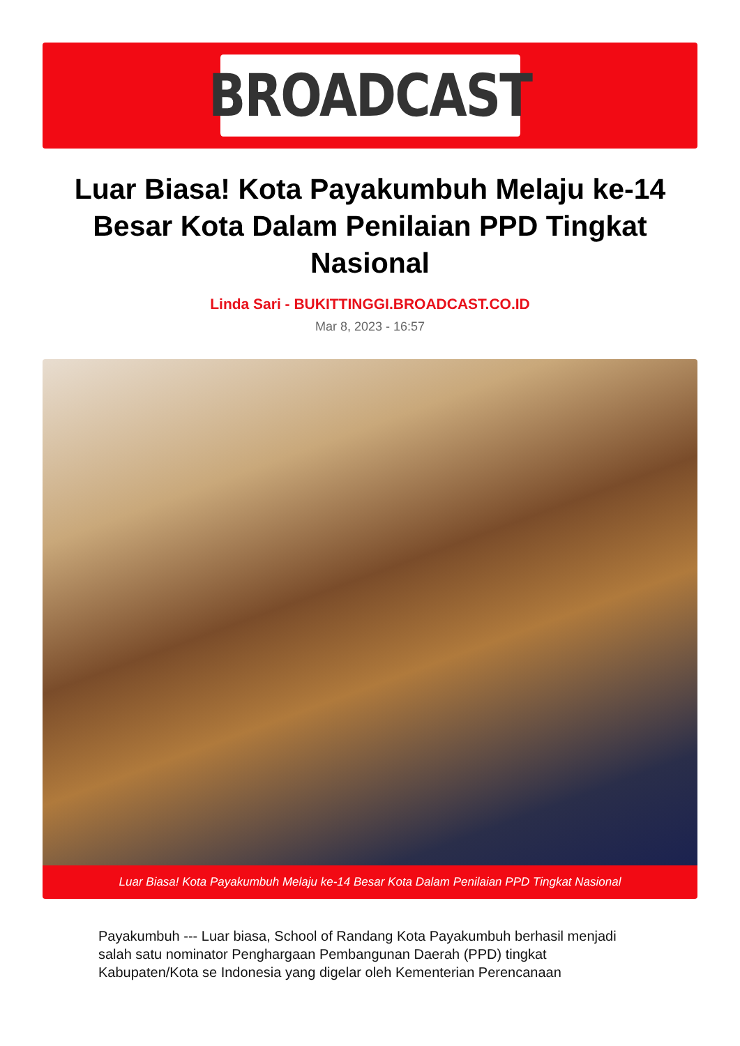BROADCAST
Luar Biasa! Kota Payakumbuh Melaju ke-14 Besar Kota Dalam Penilaian PPD Tingkat Nasional
Linda Sari - BUKITTINGGI.BROADCAST.CO.ID
Mar 8, 2023 - 16:57
Luar Biasa! Kota Payakumbuh Melaju ke-14 Besar Kota Dalam Penilaian PPD Tingkat Nasional
Payakumbuh --- Luar biasa, School of Randang Kota Payakumbuh berhasil menjadi salah satu nominator Penghargaan Pembangunan Daerah (PPD) tingkat Kabupaten/Kota se Indonesia yang digelar oleh Kementerian Perencanaan